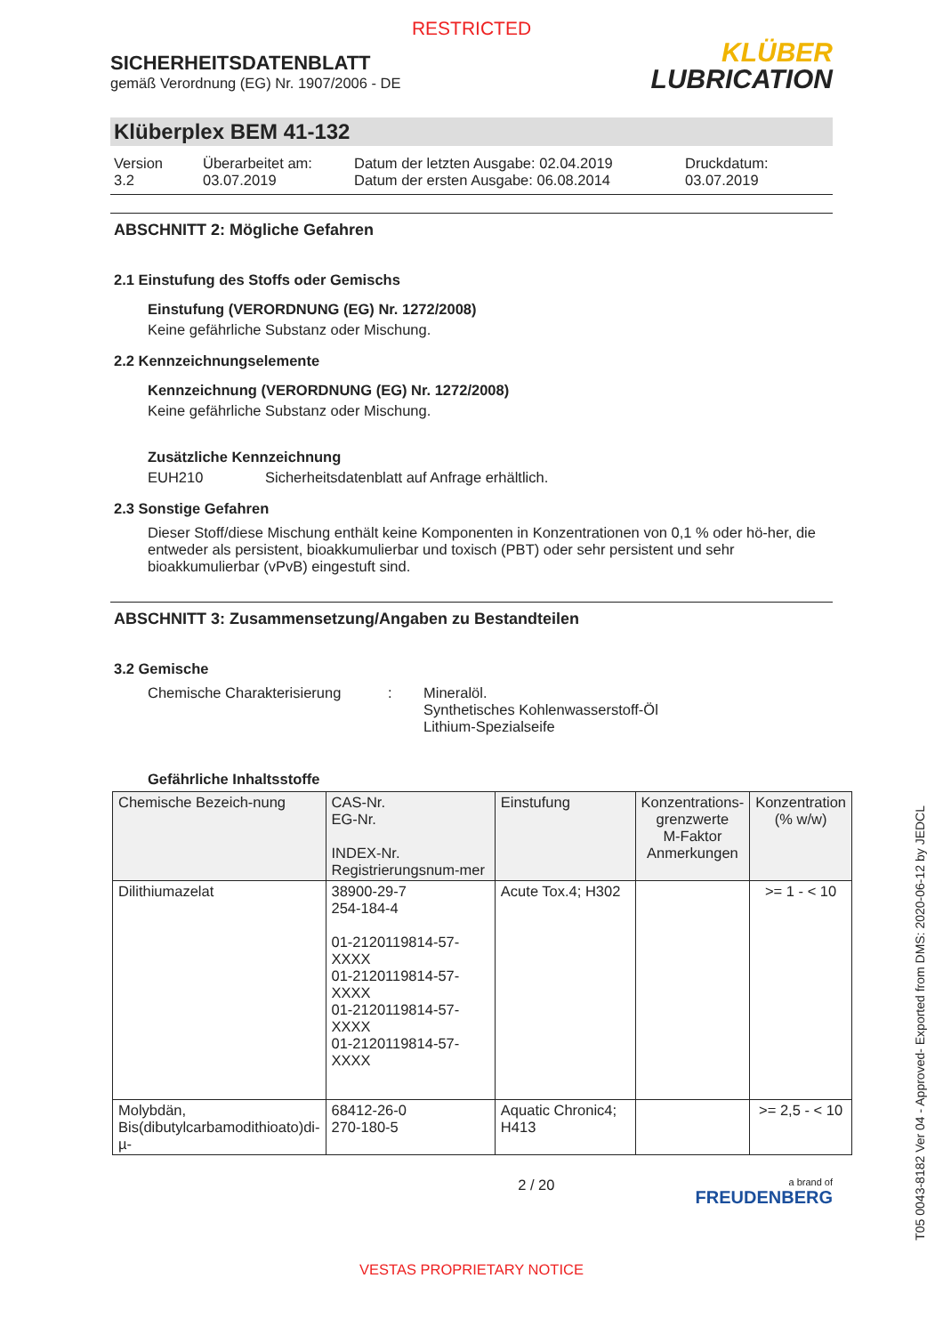RESTRICTED
SICHERHEITSDATENBLATT
gemäß Verordnung (EG) Nr. 1907/2006 - DE
KLÜBER
LUBRICATION
Klüberplex BEM 41-132
Version
3.2
Überarbeitet am:
03.07.2019
Datum der letzten Ausgabe: 02.04.2019
Datum der ersten Ausgabe: 06.08.2014
Druckdatum:
03.07.2019
ABSCHNITT 2: Mögliche Gefahren
2.1 Einstufung des Stoffs oder Gemischs
Einstufung (VERORDNUNG (EG) Nr. 1272/2008)
Keine gefährliche Substanz oder Mischung.
2.2 Kennzeichnungselemente
Kennzeichnung (VERORDNUNG (EG) Nr. 1272/2008)
Keine gefährliche Substanz oder Mischung.
Zusätzliche Kennzeichnung
EUH210 Sicherheitsdatenblatt auf Anfrage erhältlich.
2.3 Sonstige Gefahren
Dieser Stoff/diese Mischung enthält keine Komponenten in Konzentrationen von 0,1 % oder hö-her, die entweder als persistent, bioakkumulierbar und toxisch (PBT) oder sehr persistent und sehr bioakkumulierbar (vPvB) eingestuft sind.
ABSCHNITT 3: Zusammensetzung/Angaben zu Bestandteilen
3.2 Gemische
Chemische Charakterisierung : Mineralöl.
Synthetisches Kohlenwasserstoff-Öl
Lithium-Spezialseife
Gefährliche Inhaltsstoffe
| Chemische Bezeich-nung | CAS-Nr. EG-Nr. INDEX-Nr. Registrierungsnum-mer | Einstufung | Konzentrations-grenzwerte M-Faktor Anmerkungen | Konzentration (% w/w) |
| --- | --- | --- | --- | --- |
| Dilithiumazelat | 38900-29-7 254-184-4 01-2120119814-57-XXXX 01-2120119814-57-XXXX 01-2120119814-57-XXXX 01-2120119814-57-XXXX | Acute Tox.4; H302 | | >= 1 - < 10 |
| Molybdän, Bis(dibutylcarbamodithioato)di-µ- | 68412-26-0 270-180-5 | Aquatic Chronic4; H413 | | >= 2,5 - < 10 |
2 / 20
a brand of
FREUDENBERG
VESTAS PROPRIETARY NOTICE
T05 0043-8182 Ver 04 - Approved- Exported from DMS: 2020-06-12 by JEDCL